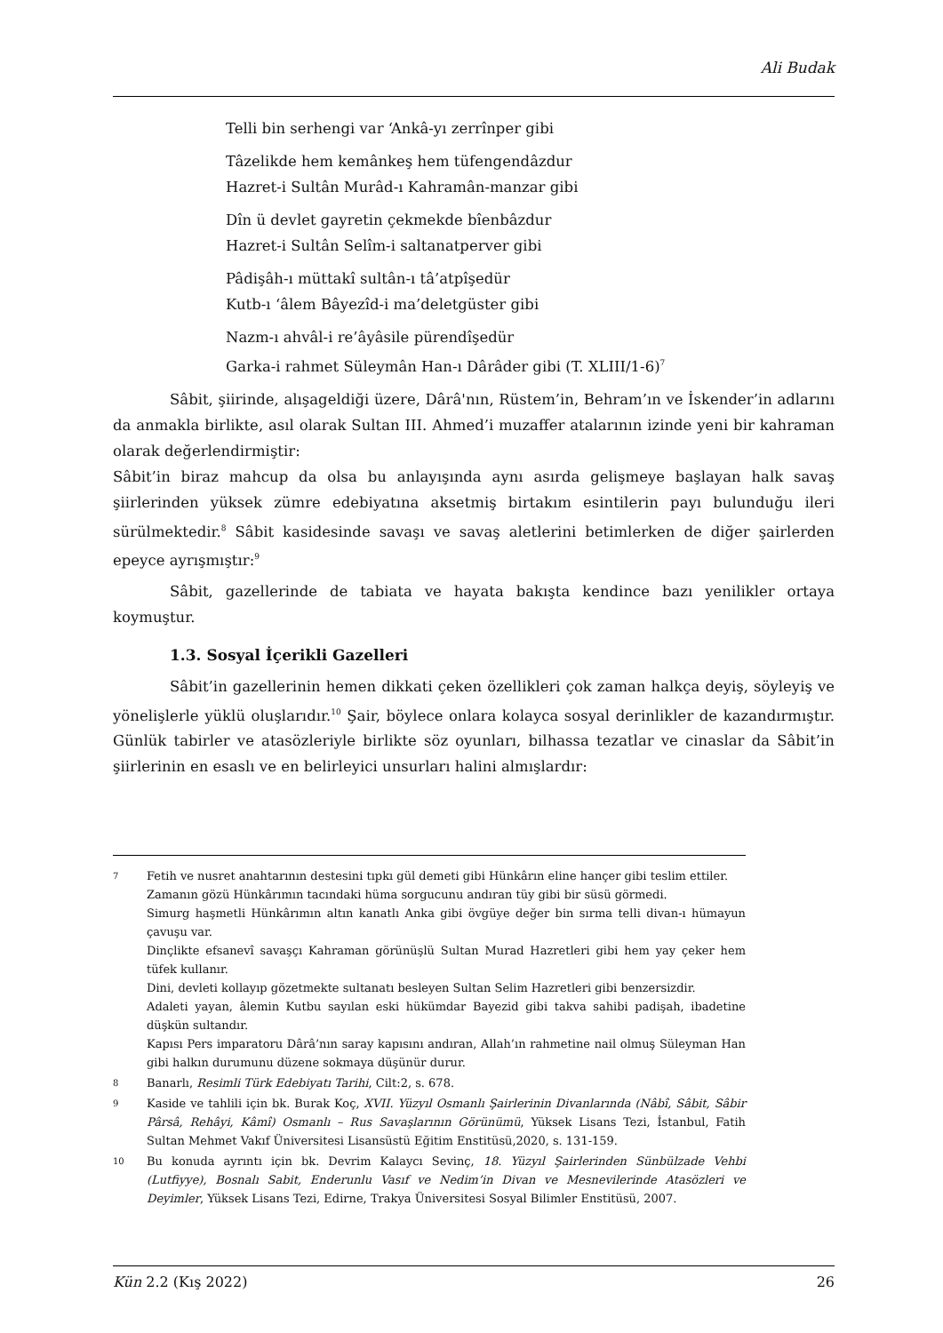Ali Budak
Telli bin serhengi var ‘Ankâ-yı zerrînper gibi
Tâzelikde hem kemânkeş hem tüfengendâzdur
Hazret-i Sultân Murâd-ı Kahramân-manzar gibi
Dîn ü devlet gayretin çekmekde bîenbâzdur
Hazret-i Sultân Selîm-i saltanatperver gibi
Pâdişâh-ı müttakî sultân-ı tâ’atpîşedür
Kutb-ı ‘âlem Bâyezîd-i ma’deletgüster gibi
Nazm-ı ahvâl-i re’âyâsile pürendîşedür
Garka-i rahmet Süleymân Han-ı Dârâder gibi (T. XLIII/1-6)<sup>7</sup>
Sâbit, şiirinde, alışageldiği üzere, Dârâ'nın, Rüstem’in, Behram’ın ve İskender’in adlarını da anmakla birlikte, asıl olarak Sultan III. Ahmed’i muzaffer atalarının izinde yeni bir kahraman olarak değerlendirmiştir:
Sâbit’in biraz mahcup da olsa bu anlayışında aynı asırda gelişmeye başlayan halk savaş şiirlerinden yüksek zümre edebiyatına aksetmiş birtakım esintilerin payı bulunduğu ileri sürülmektedir.<sup>8</sup> Sâbit kasidesinde savaşı ve savaş aletlerini betimlerken de diğer şairlerden epeyce ayrışmıştır:<sup>9</sup>
Sâbit, gazellerinde de tabiata ve hayata bakışta kendince bazı yenilikler ortaya koymuştur.
1.3. Sosyal İçerikli Gazelleri
Sâbit’in gazellerinin hemen dikkati çeken özellikleri çok zaman halkça deyiş, söyleyiş ve yönelişlerle yüklü oluşlarıdır.<sup>10</sup> Şair, böylece onlara kolayca sosyal derinlikler de kazandırmıştır. Günlük tabirler ve atasözleriyle birlikte söz oyunları, bilhassa tezatlar ve cinaslar da Sâbit’in şiirlerinin en esaslı ve en belirleyici unsurları halini almışlardır:
7 Fetih ve nusret anahtarının destesini tıpkı gül demeti gibi Hünkârın eline hançer gibi teslim ettiler.
Zamanın gözü Hünkârımın tacındaki hüma sorgucunu andıran tüy gibi bir süsü görmedi.
Simurg haşmetli Hünkârımın altın kanatlı Anka gibi övgüye değer bin sırma telli divan-ı hümayun çavuşu var.
Dinçlikte efsanevî savaşçı Kahraman görünüşlü Sultan Murad Hazretleri gibi hem yay çeker hem tüfek kullanır.
Dini, devleti kollayıp gözetmekte sultanatı besleyen Sultan Selim Hazretleri gibi benzersizdir.
Adaleti yayan, âlemin Kutbu sayılan eski hükümdar Bayezid gibi takva sahibi padişah, ibadetine düşkün sultandır.
Kapısı Pers imparatoru Dârâ’nın saray kapısını andıran, Allah’ın rahmetine nail olmuş Süleyman Han gibi halkın durumunu düzene sokmaya düşünür durur.
8 Banarlı, Resimli Türk Edebiyatı Tarihi, Cilt:2, s. 678.
9 Kaside ve tahlili için bk. Burak Koç, XVII. Yüzyıl Osmanlı Şairlerinin Divanlarında (Nâbî, Sâbit, Sâbir Pârsâ, Rehâyi, Kâmî) Osmanlı – Rus Savaşlarının Görünümü, Yüksek Lisans Tezi, İstanbul, Fatih Sultan Mehmet Vakıf Üniversitesi Lisansüstü Eğitim Enstitüsü,2020, s. 131-159.
10 Bu konuda ayrıntı için bk. Devrim Kalaycı Sevinç, 18. Yüzyıl Şairlerinden Sünbülzade Vehbi (Lutfiyye), Bosnalı Sabit, Enderunlu Vasıf ve Nedim’in Divan ve Mesnevilerinde Atasözleri ve Deyimler, Yüksek Lisans Tezi, Edirne, Trakya Üniversitesi Sosyal Bilimler Enstitüsü, 2007.
Kün 2.2 (Kış 2022) 26